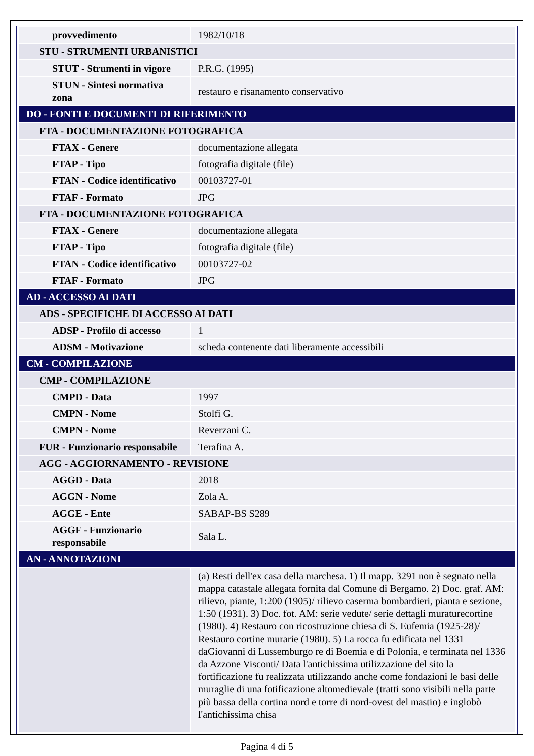| provvedimento | 1982/10/18 |
| STU - STRUMENTI URBANISTICI | |
| STUT - Strumenti in vigore | P.R.G. (1995) |
| STUN - Sintesi normativa zona | restauro e risanamento conservativo |
| DO - FONTI E DOCUMENTI DI RIFERIMENTO | |
| FTA - DOCUMENTAZIONE FOTOGRAFICA | |
| FTAX - Genere | documentazione allegata |
| FTAP - Tipo | fotografia digitale (file) |
| FTAN - Codice identificativo | 00103727-01 |
| FTAF - Formato | JPG |
| FTA - DOCUMENTAZIONE FOTOGRAFICA | |
| FTAX - Genere | documentazione allegata |
| FTAP - Tipo | fotografia digitale (file) |
| FTAN - Codice identificativo | 00103727-02 |
| FTAF - Formato | JPG |
| AD - ACCESSO AI DATI | |
| ADS - SPECIFICHE DI ACCESSO AI DATI | |
| ADSP - Profilo di accesso | 1 |
| ADSM - Motivazione | scheda contenente dati liberamente accessibili |
| CM - COMPILAZIONE | |
| CMP - COMPILAZIONE | |
| CMPD - Data | 1997 |
| CMPN - Nome | Stolfi G. |
| CMPN - Nome | Reverzani C. |
| FUR - Funzionario responsabile | Terafina A. |
| AGG - AGGIORNAMENTO - REVISIONE | |
| AGGD - Data | 2018 |
| AGGN - Nome | Zola A. |
| AGGE - Ente | SABAP-BS S289 |
| AGGF - Funzionario responsabile | Sala L. |
| AN - ANNOTAZIONI | |
| | (a) Resti dell'ex casa della marchesa. 1) Il mapp. 3291 non è segnato nella mappa catastale allegata fornita dal Comune di Bergamo. 2) Doc. graf. AM: rilievo, piante, 1:200 (1905)/ rilievo caserma bombardieri, pianta e sezione, 1:50 (1931). 3) Doc. fot. AM: serie vedute/ serie dettagli muraturecortine (1980). 4) Restauro con ricostruzione chiesa di S. Eufemia (1925-28)/ Restauro cortine murarie (1980). 5) La rocca fu edificata nel 1331 daGiovanni di Lussemburgo re di Boemia e di Polonia, e terminata nel 1336 da Azzone Visconti/ Data l'antichissima utilizzazione del sito la fortificazione fu realizzata utilizzando anche come fondazioni le basi delle muraglie di una fotificazione altomedievale (tratti sono visibili nella parte più bassa della cortina nord e torre di nord-ovest del mastio) e inglobò l'antichissima chisa |
Pagina 4 di 5